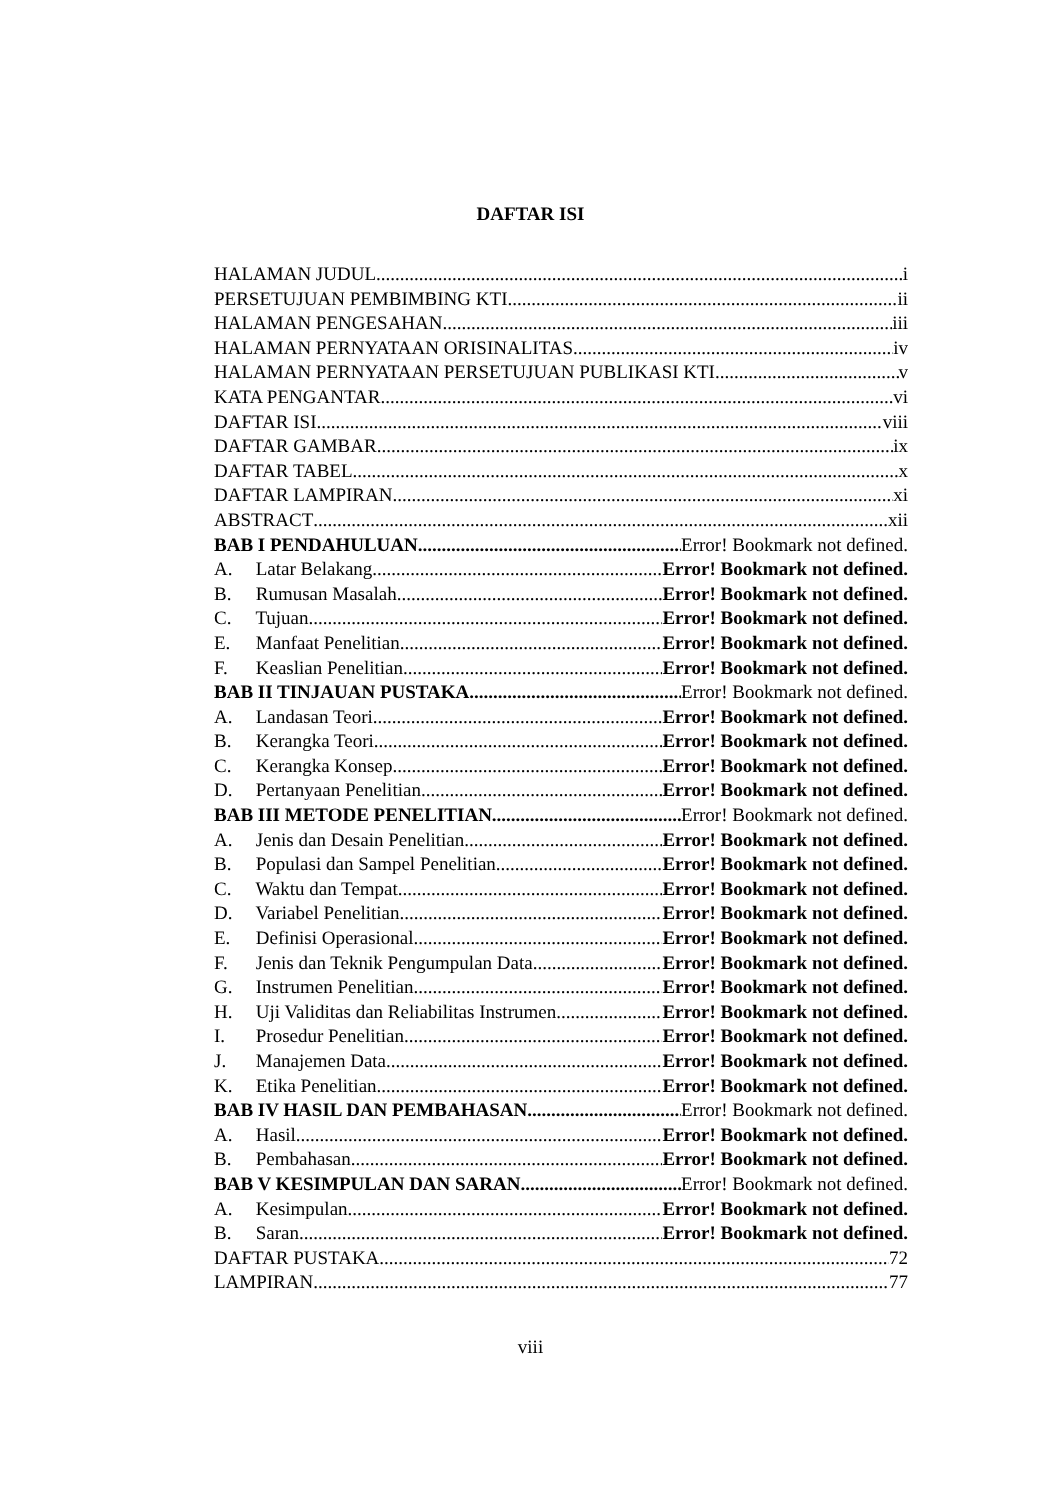DAFTAR ISI
HALAMAN JUDUL i
PERSETUJUAN PEMBIMBING KTI ii
HALAMAN PENGESAHAN iii
HALAMAN PERNYATAAN ORISINALITAS iv
HALAMAN PERNYATAAN PERSETUJUAN PUBLIKASI KTI v
KATA PENGANTAR vi
DAFTAR ISI viii
DAFTAR GAMBAR ix
DAFTAR TABEL x
DAFTAR LAMPIRAN xi
ABSTRACT xii
BAB I PENDAHULUAN Error! Bookmark not defined.
A. Latar Belakang Error! Bookmark not defined.
B. Rumusan Masalah Error! Bookmark not defined.
C. Tujuan Error! Bookmark not defined.
E. Manfaat Penelitian Error! Bookmark not defined.
F. Keaslian Penelitian Error! Bookmark not defined.
BAB II TINJAUAN PUSTAKA Error! Bookmark not defined.
A. Landasan Teori Error! Bookmark not defined.
B. Kerangka Teori Error! Bookmark not defined.
C. Kerangka Konsep Error! Bookmark not defined.
D. Pertanyaan Penelitian Error! Bookmark not defined.
BAB III METODE PENELITIAN Error! Bookmark not defined.
A. Jenis dan Desain Penelitian Error! Bookmark not defined.
B. Populasi dan Sampel Penelitian Error! Bookmark not defined.
C. Waktu dan Tempat Error! Bookmark not defined.
D. Variabel Penelitian Error! Bookmark not defined.
E. Definisi Operasional Error! Bookmark not defined.
F. Jenis dan Teknik Pengumpulan Data Error! Bookmark not defined.
G. Instrumen Penelitian Error! Bookmark not defined.
H. Uji Validitas dan Reliabilitas Instrumen Error! Bookmark not defined.
I. Prosedur Penelitian Error! Bookmark not defined.
J. Manajemen Data Error! Bookmark not defined.
K. Etika Penelitian Error! Bookmark not defined.
BAB IV HASIL DAN PEMBAHASAN Error! Bookmark not defined.
A. Hasil Error! Bookmark not defined.
B. Pembahasan Error! Bookmark not defined.
BAB V KESIMPULAN DAN SARAN Error! Bookmark not defined.
A. Kesimpulan Error! Bookmark not defined.
B. Saran Error! Bookmark not defined.
DAFTAR PUSTAKA 72
LAMPIRAN 77
viii